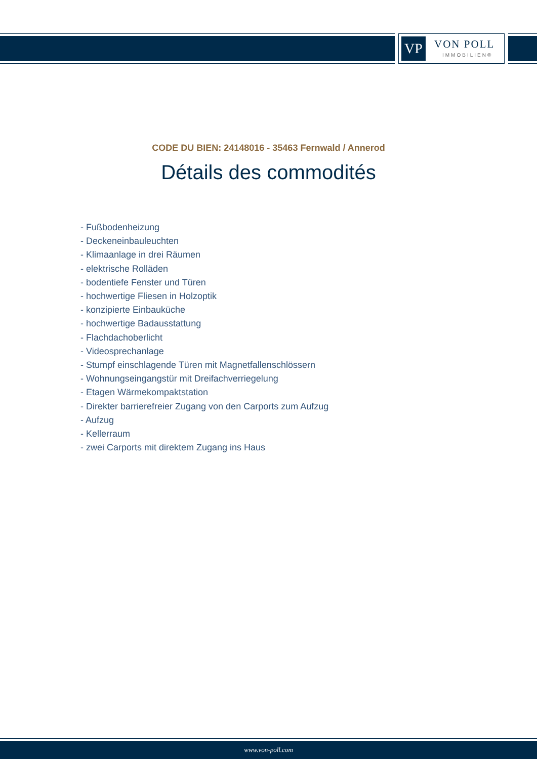VP VON POLL
IMMOBILIEN®
CODE DU BIEN: 24148016 - 35463 Fernwald / Annerod
Détails des commodités
- Fußbodenheizung
- Deckeneinbauleuchten
- Klimaanlage in drei Räumen
- elektrische Rolläden
- bodentiefe Fenster und Türen
- hochwertige Fliesen in Holzoptik
- konzipierte Einbauküche
- hochwertige Badausstattung
- Flachdachoberlicht
- Videosprechanlage
- Stumpf einschlagende Türen mit Magnetfallenschlössern
- Wohnungseingangstür mit Dreifachverriegelung
- Etagen Wärmekompaktstation
- Direkter barrierefreier Zugang von den Carports zum Aufzug
- Aufzug
- Kellerraum
- zwei Carports mit direktem Zugang ins Haus
www.von-poll.com